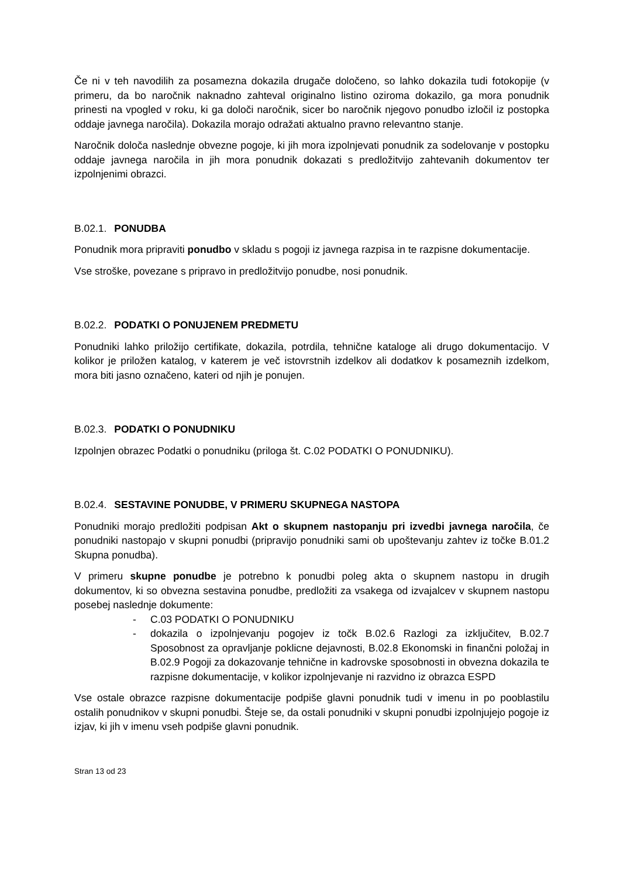Če ni v teh navodilih za posamezna dokazila drugače določeno, so lahko dokazila tudi fotokopije (v primeru, da bo naročnik naknadno zahteval originalno listino oziroma dokazilo, ga mora ponudnik prinesti na vpogled v roku, ki ga določi naročnik, sicer bo naročnik njegovo ponudbo izločil iz postopka oddaje javnega naročila). Dokazila morajo odražati aktualno pravno relevantno stanje.
Naročnik določa naslednje obvezne pogoje, ki jih mora izpolnjevati ponudnik za sodelovanje v postopku oddaje javnega naročila in jih mora ponudnik dokazati s predložitvijo zahtevanih dokumentov ter izpolnjenimi obrazci.
B.02.1. PONUDBA
Ponudnik mora pripraviti ponudbo v skladu s pogoji iz javnega razpisa in te razpisne dokumentacije.
Vse stroške, povezane s pripravo in predložitvijo ponudbe, nosi ponudnik.
B.02.2. PODATKI O PONUJENEM PREDMETU
Ponudniki lahko priložijo certifikate, dokazila, potrdila, tehnične kataloge ali drugo dokumentacijo. V kolikor je priložen katalog, v katerem je več istovrstnih izdelkov ali dodatkov k posameznih izdelkom, mora biti jasno označeno, kateri od njih je ponujen.
B.02.3. PODATKI O PONUDNIKU
Izpolnjen obrazec Podatki o ponudniku (priloga št. C.02 PODATKI O PONUDNIKU).
B.02.4. SESTAVINE PONUDBE, V PRIMERU SKUPNEGA NASTOPA
Ponudniki morajo predložiti podpisan Akt o skupnem nastopanju pri izvedbi javnega naročila, če ponudniki nastopajo v skupni ponudbi (pripravijo ponudniki sami ob upoštevanju zahtev iz točke B.01.2 Skupna ponudba).
V primeru skupne ponudbe je potrebno k ponudbi poleg akta o skupnem nastopu in drugih dokumentov, ki so obvezna sestavina ponudbe, predložiti za vsakega od izvajalcev v skupnem nastopu posebej naslednje dokumente:
- C.03 PODATKI O PONUDNIKU
- dokazila o izpolnjevanju pogojev iz točk B.02.6 Razlogi za izključitev, B.02.7 Sposobnost za opravljanje poklicne dejavnosti, B.02.8 Ekonomski in finančni položaj in B.02.9 Pogoji za dokazovanje tehnične in kadrovske sposobnosti in obvezna dokazila te razpisne dokumentacije, v kolikor izpolnjevanje ni razvidno iz obrazca ESPD
Vse ostale obrazce razpisne dokumentacije podpiše glavni ponudnik tudi v imenu in po pooblastilu ostalih ponudnikov v skupni ponudbi. Šteje se, da ostali ponudniki v skupni ponudbi izpolnjujejo pogoje iz izjav, ki jih v imenu vseh podpiše glavni ponudnik.
Stran 13 od 23